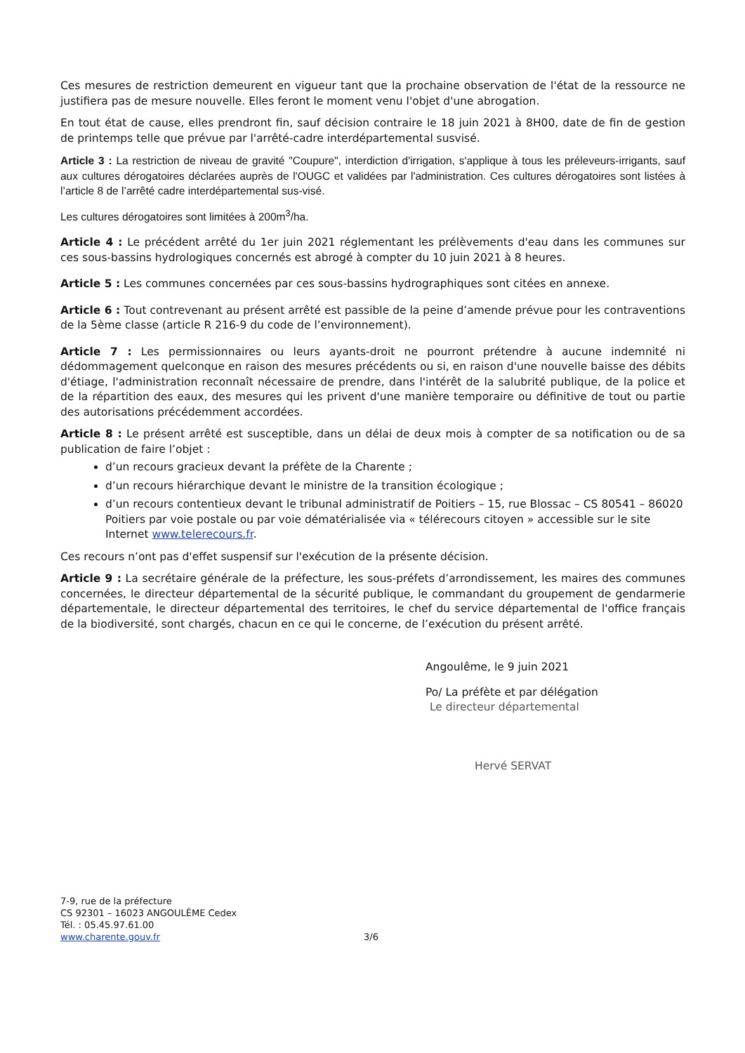Ces mesures de restriction demeurent en vigueur tant que la prochaine observation de l'état de la ressource ne justifiera pas de mesure nouvelle. Elles feront le moment venu l'objet d'une abrogation.
En tout état de cause, elles prendront fin, sauf décision contraire le 18 juin 2021 à 8H00, date de fin de gestion de printemps telle que prévue par l'arrêté-cadre interdépartemental susvisé.
Article 3 : La restriction de niveau de gravité "Coupure", interdiction d'irrigation, s'applique à tous les préleveurs-irrigants, sauf aux cultures dérogatoires déclarées auprès de l'OUGC et validées par l'administration. Ces cultures dérogatoires sont listées à l’article 8 de l’arrêté cadre interdépartemental sus-visé.
Les cultures dérogatoires sont limitées à 200m<sup>3</sup>/ha.
Article 4 : Le précédent arrêté du 1er juin 2021 réglementant les prélèvements d'eau dans les communes sur ces sous-bassins hydrologiques concernés est abrogé à compter du 10 juin 2021 à 8 heures.
Article 5 : Les communes concernées par ces sous-bassins hydrographiques sont citées en annexe.
Article 6 : Tout contrevenant au présent arrêté est passible de la peine d’amende prévue pour les contraventions de la 5ème classe (article R 216-9 du code de l’environnement).
Article 7 : Les permissionnaires ou leurs ayants-droit ne pourront prétendre à aucune indemnité ni dédommagement quelconque en raison des mesures précédents ou si, en raison d'une nouvelle baisse des débits d'étiage, l'administration reconnaît nécessaire de prendre, dans l'intérêt de la salubrité publique, de la police et de la répartition des eaux, des mesures qui les privent d'une manière temporaire ou définitive de tout ou partie des autorisations précédemment accordées.
Article 8 : Le présent arrêté est susceptible, dans un délai de deux mois à compter de sa notification ou de sa publication de faire l’objet :
d’un recours gracieux devant la préfète de la Charente ;
d’un recours hiérarchique devant le ministre de la transition écologique ;
d’un recours contentieux devant le tribunal administratif de Poitiers – 15, rue Blossac – CS 80541 – 86020 Poitiers par voie postale ou par voie dématérialisée via « télérecours citoyen » accessible sur le site Internet www.telerecours.fr.
Ces recours n’ont pas d'effet suspensif sur l'exécution de la présente décision.
Article 9 : La secrétaire générale de la préfecture, les sous-préfets d’arrondissement, les maires des communes concernées, le directeur départemental de la sécurité publique, le commandant du groupement de gendarmerie départementale, le directeur départemental des territoires, le chef du service départemental de l'office français de la biodiversité, sont chargés, chacun en ce qui le concerne, de l’exécution du présent arrêté.
Angoulême, le 9 juin 2021
Po/ La préfète et par délégation
Le directeur départemental
Hervé SERVAT
7-9, rue de la préfecture
CS 92301 – 16023 ANGOULÊME Cedex
Tél. : 05.45.97.61.00
www.charente.gouv.fr
3/6